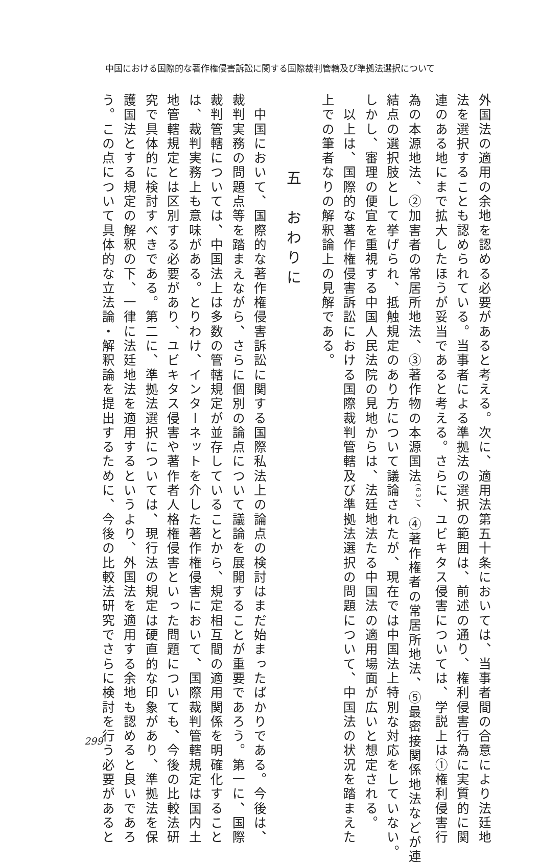中国における国際的な著作権侵害訴訟に関する国際裁判管轄及び準拠法選択について
外国法の適用の余地を認める必要があると考える。次に、適用法第五十条においては、当事者間の合意により法廷地
法を選択することも認められている。当事者による準拠法の選択の範囲は、前述の通り、権利侵害行為に実質的に関
連のある地にまで拡大したほうが妥当であると考える。さらに、ユビキタス侵害については、学説上は①権利侵害行
為の本源地法、②加害者の常居所地法、③著作物の本源国法<sup>(63)</sup>、④著作権者の常居所地法、⑤最密接関係地法などが連
結点の選択肢として挙げられ、抵触規定のあり方について議論されたが、現在では中国法上特別な対応をしていない。
しかし、審理の便宜を重視する中国人民法院の見地からは、法廷地法たる中国法の適用場面が広いと想定される。
　以上は、国際的な著作権侵害訴訟における国際裁判管轄及び準拠法選択の問題について、中国法の状況を踏まえた
上での筆者なりの解釈論上の見解である。
五　おわりに
　中国において、国際的な著作権侵害訴訟に関する国際私法上の論点の検討はまだ始まったばかりである。今後は、
裁判実務の問題点等を踏まえながら、さらに個別の論点について議論を展開することが重要であろう。第一に、国際
裁判管轄については、中国法上は多数の管轄規定が並存していることから、規定相互間の適用関係を明確化すること
は、裁判実務上も意味がある。とりわけ、インターネットを介した著作権侵害において、国際裁判管轄規定は国内土
地管轄規定とは区別する必要があり、ユビキタス侵害や著作者人格権侵害といった問題についても、今後の比較法研
究で具体的に検討すべきである。第二に、準拠法選択については、現行法の規定は硬直的な印象があり、準拠法を保
護国法とする規定の解釈の下、一律に法廷地法を適用するというより、外国法を適用する余地も認めると良いであろ
う。この点について具体的な立法論・解釈論を提出するために、今後の比較法研究でさらに検討を行う必要があると
299